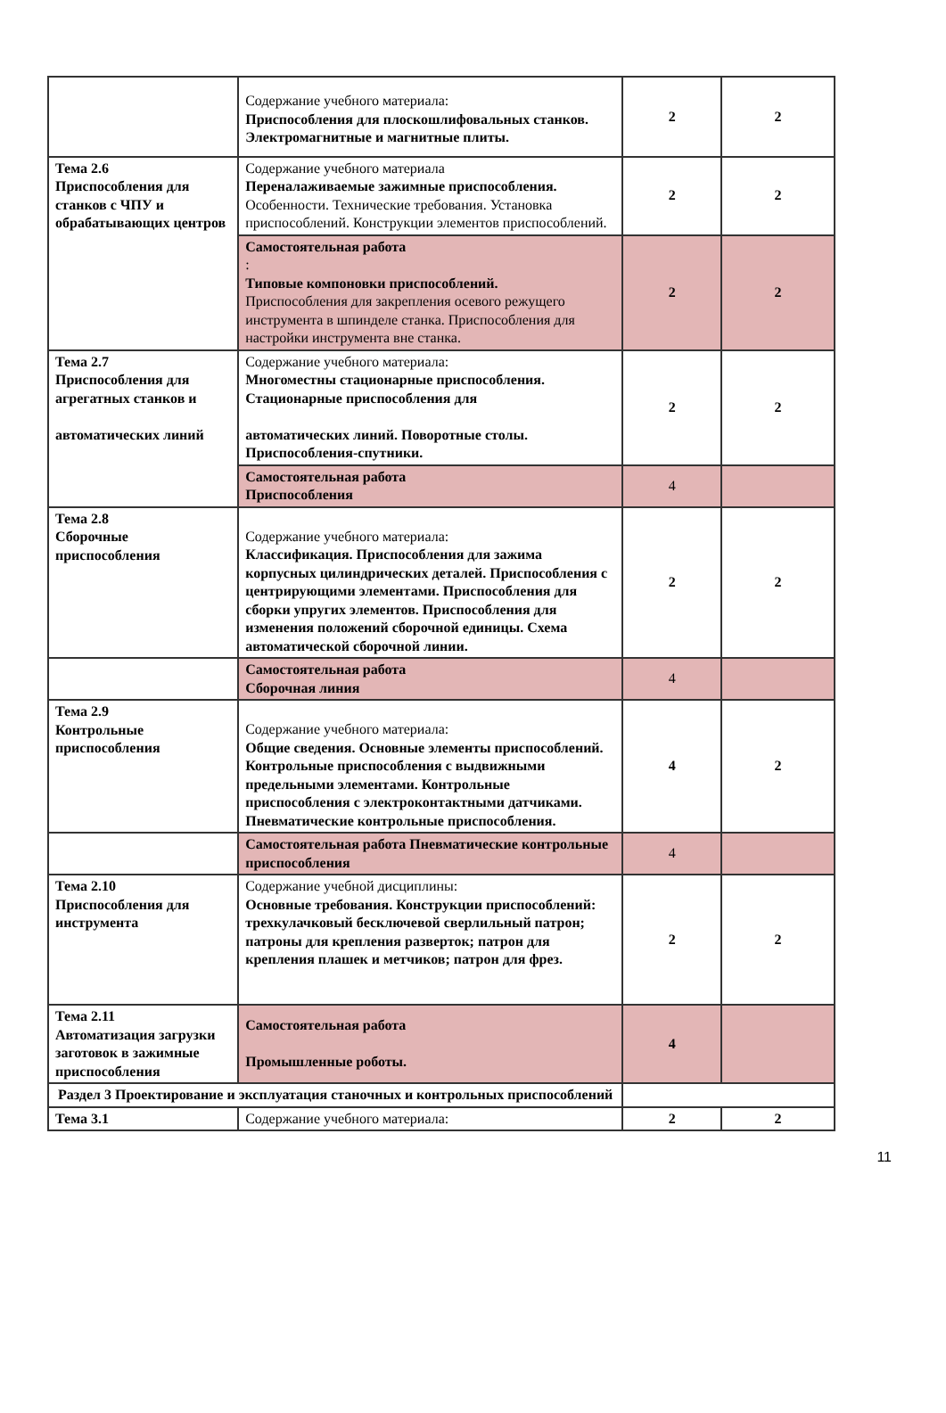| | Содержание учебного материала: Приспособления для плоскошлифовальных станков. Электромагнитные и магнитные плиты. | 2 | 2 |
| Тема 2.6 Приспособления для станков с ЧПУ и обрабатывающих центров | Содержание учебного материала Переналаживаемые зажимные приспособления. Особенности. Технические требования. Установка приспособлений. Конструкции элементов приспособлений. | 2 | 2 |
| | Самостоятельная работа : Типовые компоновки приспособлений. Приспособления для закрепления осевого режущего инструмента в шпинделе станка. Приспособления для настройки инструмента вне станка. | 2 | 2 |
| Тема 2.7 Приспособления для агрегатных станков и автоматических линий | Содержание учебного материала: Многоместны стационарные приспособления. Стационарные приспособления для автоматических линий. Поворотные столы. Приспособления-спутники. | 2 | 2 |
| | Самостоятельная работа Приспособления | 4 | |
| Тема 2.8 Сборочные приспособления | Содержание учебного материала: Классификация. Приспособления для зажима корпусных цилиндрических деталей. Приспособления с центрирующими элементами. Приспособления для сборки упругих элементов. Приспособления для изменения положений сборочной единицы. Схема автоматической сборочной линии. | 2 | 2 |
| | Самостоятельная работа Сборочная линия | 4 | |
| Тема 2.9 Контрольные приспособления | Содержание учебного материала: Общие сведения. Основные элементы приспособлений. Контрольные приспособления с выдвижными предельными элементами. Контрольные приспособления с электроконтактными датчиками. Пневматические контрольные приспособления. | 4 | 2 |
| | Самостоятельная работа Пневматические контрольные приспособления | 4 | |
| Тема 2.10 Приспособления для инструмента | Содержание учебной дисциплины: Основные требования. Конструкции приспособлений: трехкулачковый бесключевой сверлильный патрон; патроны для крепления разверток; патрон для крепления плашек и метчиков; патрон для фрез. | 2 | 2 |
| Тема 2.11 Автоматизация загрузки заготовок в зажимные приспособления | Самостоятельная работа Промышленные роботы. | 4 | |
| Раздел 3 Проектирование и эксплуатация станочных и контрольных приспособлений | | | |
| Тема 3.1 | Содержание учебного материала: | 2 | 2 |
11